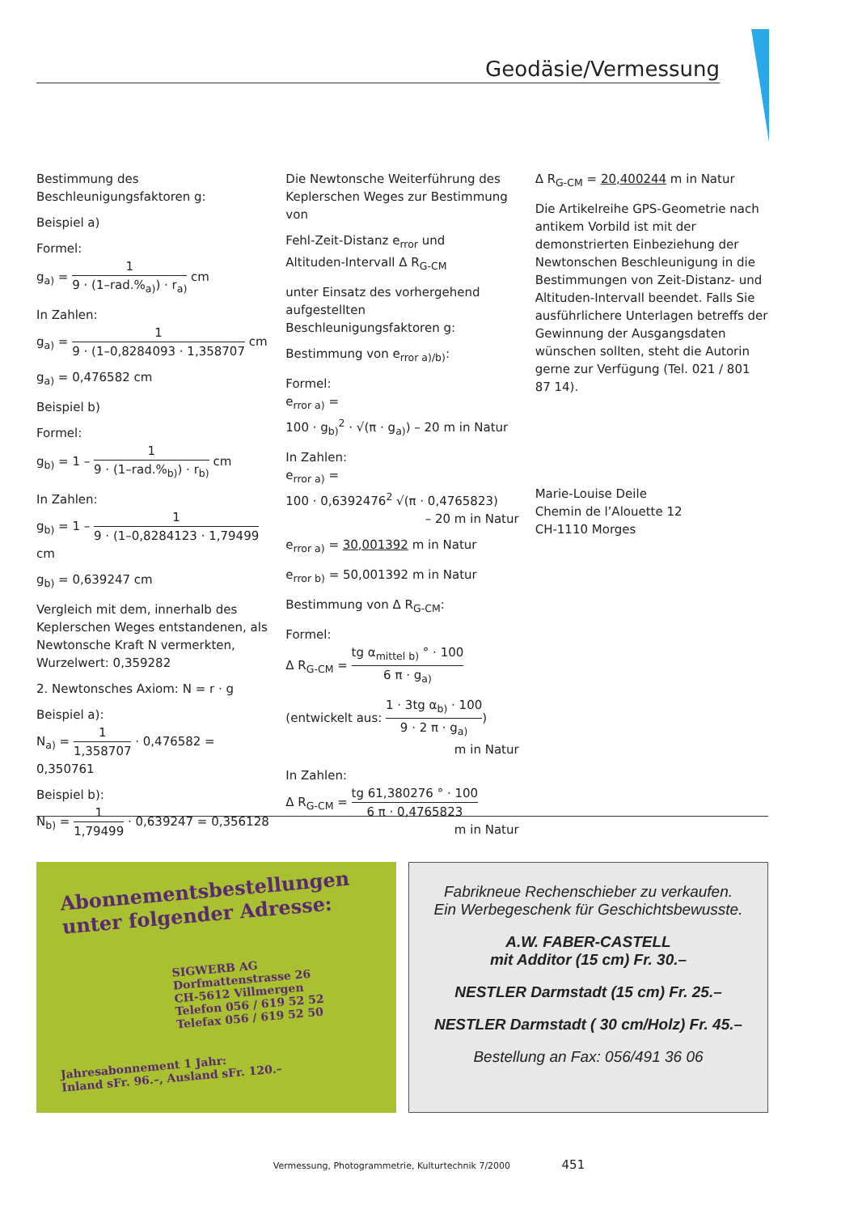Geodäsie/Vermessung
Bestimmung des Beschleunigungsfaktoren g:
Beispiel a)
Formel:
g<sub>a)</sub> = 1 9 · (1–rad.%<sub>a)</sub>) · r<sub>a)</sub> cm
In Zahlen:
g<sub>a)</sub> = 1 9 · (1–0,8284093 · 1,358707 cm
g<sub>a)</sub> = 0,476582 cm
Beispiel b)
Formel:
g<sub>b)</sub> = 1 – 1 9 · (1–rad.%<sub>b)</sub>) · r<sub>b)</sub> cm
In Zahlen:
g<sub>b)</sub> = 1 – 1 9 · (1–0,8284123 · 1,79499 cm
g<sub>b)</sub> = 0,639247 cm
Vergleich mit dem, innerhalb des Keplerschen Weges entstandenen, als Newtonsche Kraft N vermerkten, Wurzelwert: 0,359282
2. Newtonsches Axiom: N = r · g
Beispiel a):
N<sub>a)</sub> = 1 1,358707 · 0,476582 = 0,350761
Beispiel b):
N<sub>b)</sub> = 1 1,79499 · 0,639247 = 0,356128
Die Newtonsche Weiterführung des Keplerschen Weges zur Bestimmung von
Fehl-Zeit-Distanz e<sub>rror</sub> und
Altituden-Intervall Δ R<sub>G-CM</sub>
unter Einsatz des vorhergehend aufgestellten Beschleunigungsfaktoren g:
Bestimmung von e<sub>rror a)/b)</sub>:
Formel:
e<sub>rror a)</sub> =
100 · g<sub>b)</sub><sup>2</sup> · √(π · g<sub>a)</sub>) – 20 m in Natur
In Zahlen:
e<sub>rror a)</sub> =
100 · 0,6392476<sup>2</sup> √(π · 0,4765823)
– 20 m in Natur
e<sub>rror a)</sub> = 30,001392 m in Natur
e<sub>rror b)</sub> = 50,001392 m in Natur
Bestimmung von Δ R<sub>G-CM</sub>:
Formel:
Δ R<sub>G-CM</sub> = tg α<sub>mittel b)</sub> ° · 100 6 π · g<sub>a)</sub>
(entwickelt aus: 1 · 3tg α<sub>b)</sub> · 100 9 · 2 π · g<sub>a)</sub>)
m in Natur
In Zahlen:
Δ R<sub>G-CM</sub> = tg 61,380276 ° · 100 6 π · 0,4765823
m in Natur
Δ R<sub>G-CM</sub> = 20,400244 m in Natur
Die Artikelreihe GPS-Geometrie nach antikem Vorbild ist mit der demonstrierten Einbeziehung der Newtonschen Beschleunigung in die Bestimmungen von Zeit-Distanz- und Altituden-Intervall beendet. Falls Sie ausführlichere Unterlagen betreffs der Gewinnung der Ausgangsdaten wünschen sollten, steht die Autorin gerne zur Verfügung (Tel. 021 / 801 87 14).
Marie-Louise Deile
Chemin de l’Alouette 12
CH-1110 Morges
Abonnementsbestellungen unter folgender Adresse:
SIGWERB AG
Dorfmattenstrasse 26
CH-5612 Villmergen
Telefon 056 / 619 52 52
Telefax 056 / 619 52 50
Jahresabonnement 1 Jahr:
Inland sFr. 96.–, Ausland sFr. 120.–
Fabrikneue Rechenschieber zu verkaufen.
Ein Werbegeschenk für Geschichtsbewusste.
A.W. FABER-CASTELL
mit Additor (15 cm) Fr. 30.–
NESTLER Darmstadt (15 cm) Fr. 25.–
NESTLER Darmstadt ( 30 cm/Holz) Fr. 45.–
Bestellung an Fax: 056/491 36 06
Vermessung, Photogrammetrie, Kulturtechnik 7/2000 451